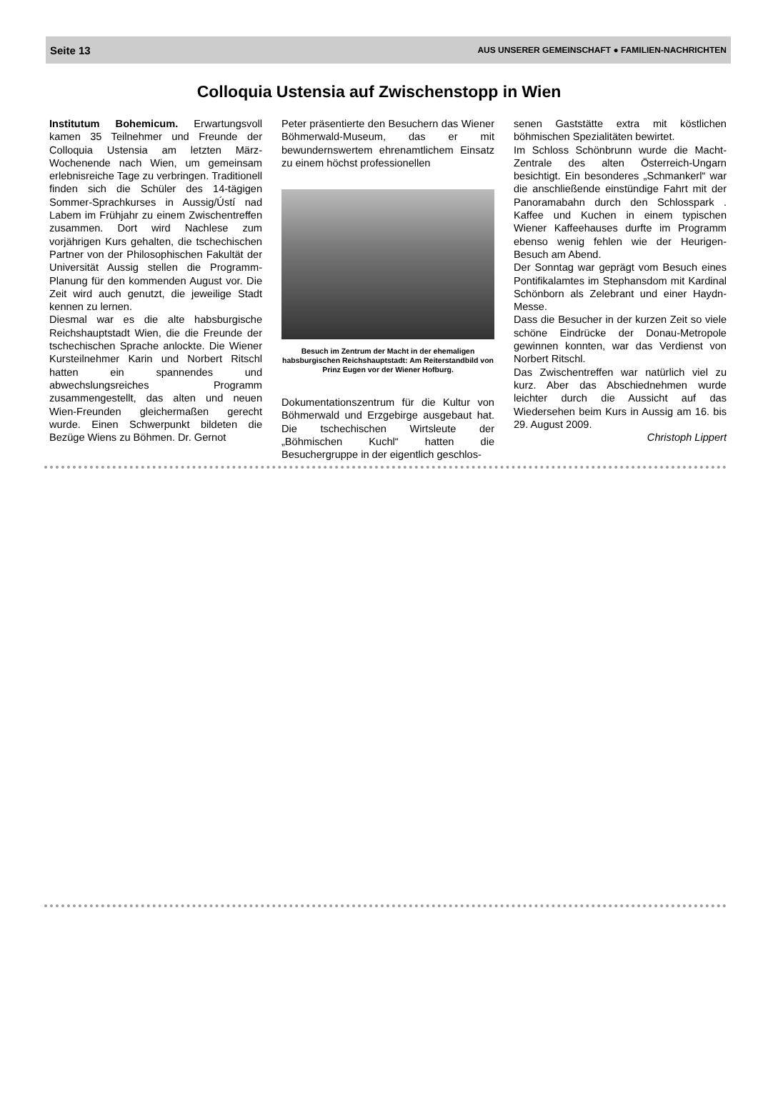Seite 13 AUS UNSERER GEMEINSCHAFT ● FAMILIEN-NACHRICHTEN
Colloquia Ustensia auf Zwischenstopp in Wien
Institutum Bohemicum. Erwartungsvoll kamen 35 Teilnehmer und Freunde der Colloquia Ustensia am letzten März-Wochenende nach Wien, um gemeinsam erlebnisreiche Tage zu verbringen. Traditionell finden sich die Schüler des 14-tägigen Sommer-Sprachkurses in Aussig/Ústí nad Labem im Frühjahr zu einem Zwischentreffen zusammen. Dort wird Nachlese zum vorjährigen Kurs gehalten, die tschechischen Partner von der Philosophischen Fakultät der Universität Aussig stellen die Programm-Planung für den kommenden August vor. Die Zeit wird auch genutzt, die jeweilige Stadt kennen zu lernen.
Diesmal war es die alte habsburgische Reichshauptstadt Wien, die die Freunde der tschechischen Sprache anlockte. Die Wiener Kursteilnehmer Karin und Norbert Ritschl hatten ein spannendes und abwechslungsreiches Programm zusammengestellt, das alten und neuen Wien-Freunden gleichermaßen gerecht wurde. Einen Schwerpunkt bildeten die Bezüge Wiens zu Böhmen. Dr. Gernot
Peter präsentierte den Besuchern das Wiener Böhmerwald-Museum, das er mit bewundernswertem ehrenamtlichem Einsatz zu einem höchst professionellen
Besuch im Zentrum der Macht in der ehemaligen habsburgischen Reichshauptstadt: Am Reiterstandbild von Prinz Eugen vor der Wiener Hofburg.
Dokumentationszentrum für die Kultur von Böhmerwald und Erzgebirge ausgebaut hat. Die tschechischen Wirtsleute der „Böhmischen Kuchl“ hatten die Besuchergruppe in der eigentlich geschlos-
senen Gaststätte extra mit köstlichen böhmischen Spezialitäten bewirtet.
Im Schloss Schönbrunn wurde die Macht-Zentrale des alten Österreich-Ungarn besichtigt. Ein besonderes „Schmankerl“ war die anschließende einstündige Fahrt mit der Panoramabahn durch den Schlosspark . Kaffee und Kuchen in einem typischen Wiener Kaffeehauses durfte im Programm ebenso wenig fehlen wie der Heurigen-Besuch am Abend.
Der Sonntag war geprägt vom Besuch eines Pontifikalamtes im Stephansdom mit Kardinal Schönborn als Zelebrant und einer Haydn-Messe.
Dass die Besucher in der kurzen Zeit so viele schöne Eindrücke der Donau-Metropole gewinnen konnten, war das Verdienst von Norbert Ritschl.
Das Zwischentreffen war natürlich viel zu kurz. Aber das Abschiednehmen wurde leichter durch die Aussicht auf das Wiedersehen beim Kurs in Aussig am 16. bis 29. August 2009.
Christoph Lippert